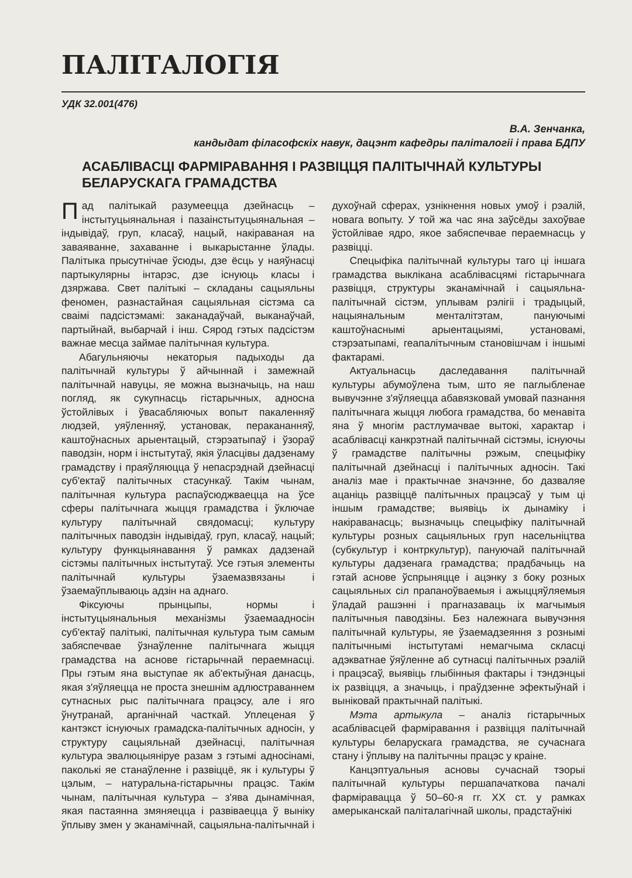ПАЛІТАЛОГІЯ
УДК 32.001(476)
В.А. Зенчанка,
кандыдат філасофскіх навук, дацэнт кафедры паліталогіі і права БДПУ
АСАБЛІВАСЦІ ФАРМІРАВАННЯ І РАЗВІЦЦЯ ПАЛІТЫЧНАЙ КУЛЬТУРЫ БЕЛАРУСКАГА ГРАМАДСТВА
Пад палітыкай разумеецца дзейнасць – інстытуцыянальная і пазаінстытуцыянальная – індывідаў, груп, класаў, нацый, накіраваная на заваяванне, захаванне і выкарыстанне ўлады. Палітыка прысутнічае ўсюды, дзе ёсць у наяўнасці партыкулярны інтарэс, дзе існуюць класы і дзяржава. Свет палітыкі – складаны сацыяльны феномен, разнастайная сацыяльная сістэма са сваімі падсістэмамі: заканадаўчай, выканаўчай, партыйнай, выбарчай і інш. Сярод гэтых падсістэм важнае месца займае палітычная культура.
Абагульняючы некаторыя падыходы да палітычнай культуры ў айчыннай і замежнай палітычнай навуцы, яе можна вызначыць, на наш погляд, як сукупнасць гістарычных, адносна ўстойлівых і ўвасабляючых вопыт пакаленняў людзей, уяўленняў, установак, перакананняў, каштоўнасных арыентацый, стэрэатыпаў і ўзораў паводзін, норм і інстытутаў, якія ўласцівы дадзенаму грамадству і праяўляюцца ў непасрэднай дзейнасці суб'ектаў палітычных стасункаў. Такім чынам, палітычная культура распаўсюджваецца на ўсе сферы палітычнага жыцця грамадства і ўключае культуру палітычнай свядомасці; культуру палітычных паводзін індывідаў, груп, класаў, нацый; культуру функцыянавання ў рамках дадзенай сістэмы палітычных інстытутаў. Усе гэтыя элементы палітычнай культуры ўзаемазвязаны і ўзаемаўплываюць адзін на аднаго.
Фіксуючы прынцыпы, нормы і інстытуцыянальныя механізмы ўзаемаадносін суб'ектаў палітыкі, палітычная культура тым самым забяспечвае ўзнаўленне палітычнага жыцця грамадства на аснове гістарычнай пераемнасці. Пры гэтым яна выступае як аб'ектыўная данасць, якая з'яўляецца не проста знешнім адлюстраваннем сутнасных рыс палітычнага працэсу, але і яго ўнутранай, арганічнай часткай. Уплеценая ў кантэкст існуючых грамадска-палітычных адносін, у структуру сацыяльнай дзейнасці, палітычная культура эвалюцыяніруе разам з гэтымі адносінамі, паколькі яе станаўленне і развіццё, як і культуры ў цэлым, – натуральна-гістарычны працэс. Такім чынам, палітычная культура – з'ява дынамічная, якая пастаянна змяняецца і развіваецца ў выніку ўплыву змен у эканамічнай, сацыяльна-палітычнай і духоўнай сферах, узнікнення новых умоў і рэалій, новага вопыту. У той жа час яна заўсёды захоўвае ўстойлівае ядро, якое забяспечвае пераемнасць у развіцці.
Спецыфіка палітычнай культуры таго ці іншага грамадства выклікана асаблівасцямі гістарычнага развіцця, структуры эканамічнай і сацыяльна-палітычнай сістэм, уплывам рэлігіі і традыцый, нацыянальным менталітэтам, пануючымі каштоўнаснымі арыентацыямі, установамі, стэрэатыпамі, геапалітычным становішчам і іншымі фактарамі.
Актуальнасць даследавання палітычнай культуры абумоўлена тым, што яе паглыбленае вывучэнне з'яўляецца абавязковай умовай пазнання палітычнага жыцця любога грамадства, бо менавіта яна ў многім растлумачвае вытокі, характар і асаблівасці канкрэтнай палітычнай сістэмы, існуючы ў грамадстве палітычны рэжым, спецыфіку палітычнай дзейнасці і палітычных адносін. Такі аналіз мае і практычнае значэнне, бо дазваляе ацаніць развіццё палітычных працэсаў у тым ці іншым грамадстве; выявіць іх дынаміку і накіраванасць; вызначыць спецыфіку палітычнай культуры розных сацыяльных груп насельніцтва (субкультур і контркультур), пануючай палітычнай культуры дадзенага грамадства; прадбачыць на гэтай аснове ўспрыняцце і ацэнку з боку розных сацыяльных сіл прапаноўваемыя і ажыццяўляемыя ўладай рашэнні і прагназаваць іх магчымыя палітычныя паводзіны. Без належнага вывучэння палітычнай культуры, яе ўзаемадзеяння з рознымі палітычнымі інстытутамі немагчыма скласці адэкватнае ўяўленне аб сутнасці палітычных рэалій і працэсаў, выявіць глыбінныя фактары і тэндэнцыі іх развіцця, а значыць, і праўдзенне эфектыўнай і выніковай практычнай палітыкі.
Мэта артыкула – аналіз гістарычных асаблівасцей фарміравання і развіцця палітычнай культуры беларускага грамадства, яе сучаснага стану і ўплыву на палітычны працэс у краіне.
Канцэптуальныя асновы сучаснай тэорыі палітычнай культуры першапачаткова пачалі фарміравацца ў 50–60-я гг. XX ст. у рамках амерыканскай паліталагічнай школы, прадстаўнікі